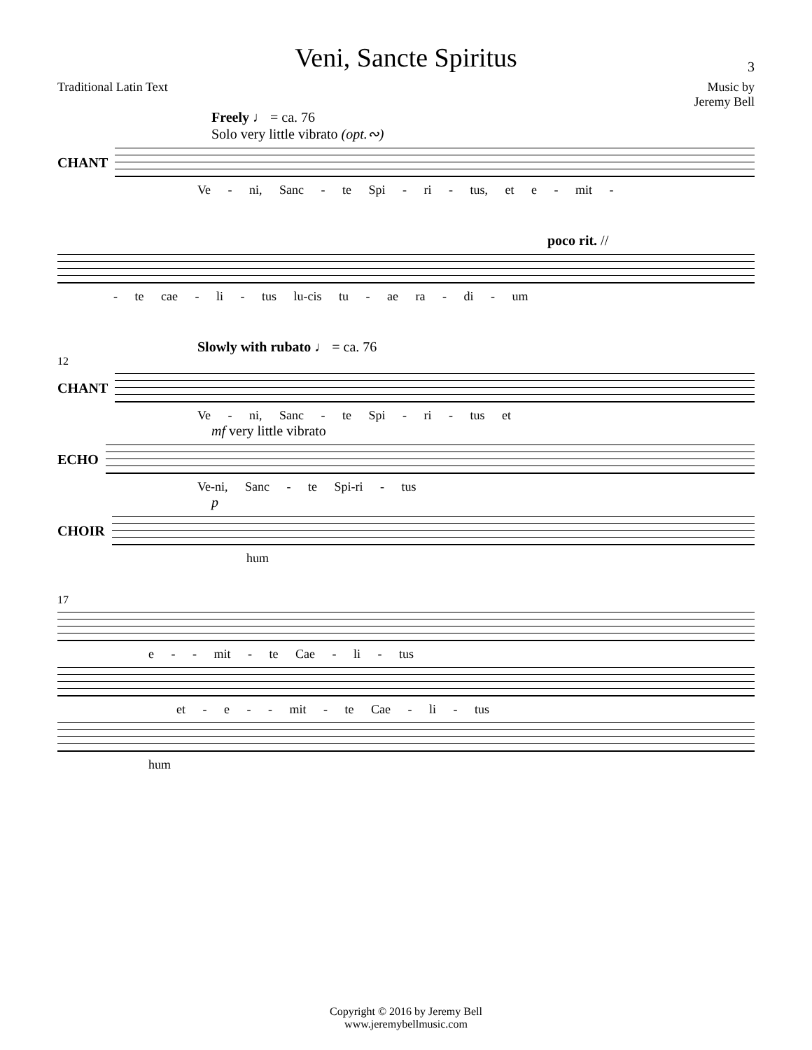Veni, Sancte Spiritus
3
Traditional Latin Text Music by
Jeremy Bell
Freely ♩ = ca. 76
Solo very little vibrato (opt.∾)
CHANT
Ve - ni, Sanc - te Spi - ri - tus, et e - mit -
poco rit. //
- te cae - li - tus lu-cis tu - ae ra - di - um
Slowly with rubato ♩ = ca. 76
12
CHANT
Ve - ni, Sanc - te Spi - ri - tus et
mf very little vibrato
ECHO
Ve-ni, Sanc - te Spi-ri - tus
p
CHOIR
hum
17
e - - mit - te Cae - li - tus
et - e - - mit - te Cae - li - tus
hum
Copyright © 2016 by Jeremy Bell
www.jeremybellmusic.com